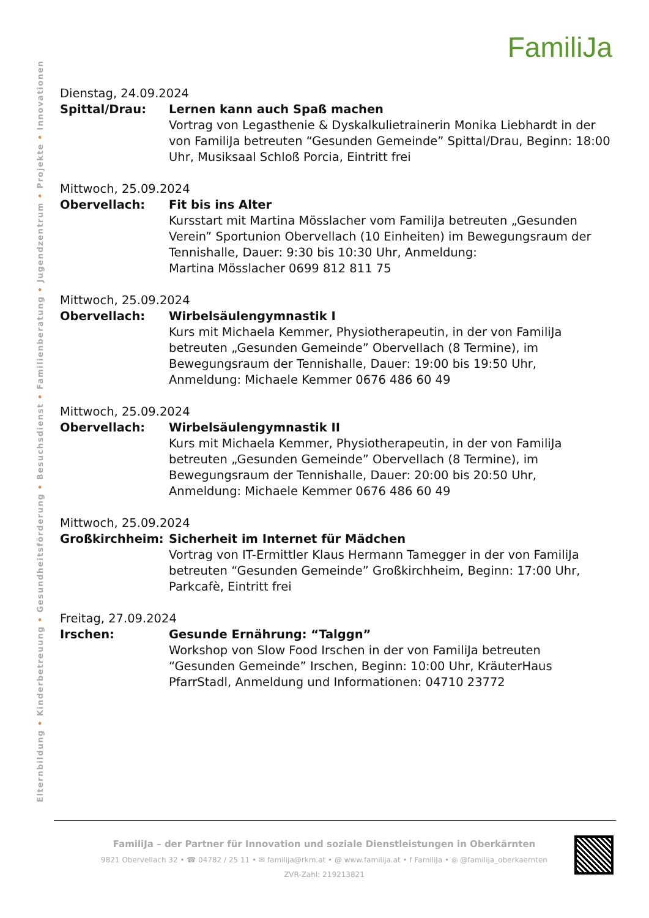Elternbildung • Kinderbetreuung • Gesundheitsförderung • Besuchsdienst • Familienberatung • Jugendzentrum • Projekte • Innovationen
FamiliJa
Dienstag, 24.09.2024
Spittal/Drau: Lernen kann auch Spaß machen
Vortrag von Legasthenie & Dyskalkulietrainerin Monika Liebhardt in der von FamiliJa betreuten “Gesunden Gemeinde” Spittal/Drau, Beginn: 18:00 Uhr, Musiksaal Schloß Porcia, Eintritt frei
Mittwoch, 25.09.2024
Obervellach: Fit bis ins Alter
Kursstart mit Martina Mösslacher vom FamiliJa betreuten „Gesunden Verein” Sportunion Obervellach (10 Einheiten) im Bewegungsraum der Tennishalle, Dauer: 9:30 bis 10:30 Uhr, Anmeldung:
Martina Mösslacher 0699 812 811 75
Mittwoch, 25.09.2024
Obervellach: Wirbelsäulengymnastik I
Kurs mit Michaela Kemmer, Physiotherapeutin, in der von FamiliJa betreuten „Gesunden Gemeinde” Obervellach (8 Termine), im Bewegungsraum der Tennishalle, Dauer: 19:00 bis 19:50 Uhr, Anmeldung: Michaele Kemmer 0676 486 60 49
Mittwoch, 25.09.2024
Obervellach: Wirbelsäulengymnastik II
Kurs mit Michaela Kemmer, Physiotherapeutin, in der von FamiliJa betreuten „Gesunden Gemeinde” Obervellach (8 Termine), im Bewegungsraum der Tennishalle, Dauer: 20:00 bis 20:50 Uhr, Anmeldung: Michaele Kemmer 0676 486 60 49
Mittwoch, 25.09.2024
Großkirchheim: Sicherheit im Internet für Mädchen
Vortrag von IT-Ermittler Klaus Hermann Tamegger in der von FamiliJa betreuten “Gesunden Gemeinde” Großkirchheim, Beginn: 17:00 Uhr, Parkcafè, Eintritt frei
Freitag, 27.09.2024
Irschen: Gesunde Ernährung: “Talggn”
Workshop von Slow Food Irschen in der von FamiliJa betreuten “Gesunden Gemeinde” Irschen, Beginn: 10:00 Uhr, KräuterHaus PfarrStadl, Anmeldung und Informationen: 04710 23772
FamiliJa – der Partner für Innovation und soziale Dienstleistungen in Oberkärnten
9821 Obervellach 32 • ☎ 04782 / 25 11 • ✉ familija@rkm.at • @ www.familija.at • f FamiliJa • ◎ @familija_oberkaernten
ZVR-Zahl: 219213821